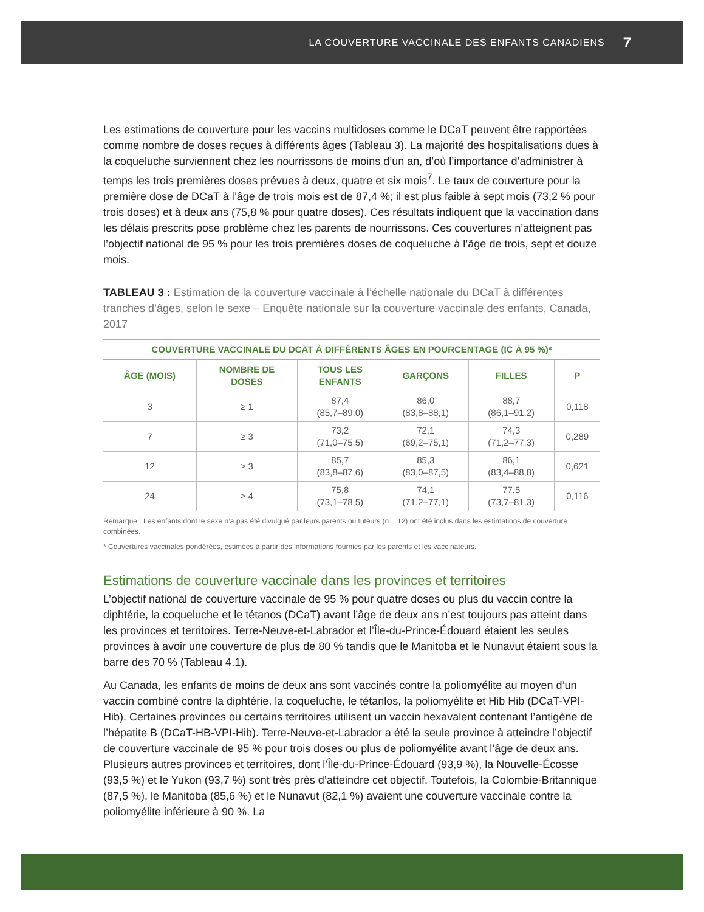LA COUVERTURE VACCINALE DES ENFANTS CANADIENS 7
Les estimations de couverture pour les vaccins multidoses comme le DCaT peuvent être rapportées comme nombre de doses reçues à différents âges (Tableau 3). La majorité des hospitalisations dues à la coqueluche surviennent chez les nourrissons de moins d’un an, d’où l’importance d’administrer à temps les trois premières doses prévues à deux, quatre et six mois<sup>7</sup>. Le taux de couverture pour la première dose de DCaT à l’âge de trois mois est de 87,4 %; il est plus faible à sept mois (73,2 % pour trois doses) et à deux ans (75,8 % pour quatre doses). Ces résultats indiquent que la vaccination dans les délais prescrits pose problème chez les parents de nourrissons. Ces couvertures n’atteignent pas l’objectif national de 95 % pour les trois premières doses de coqueluche à l’âge de trois, sept et douze mois.
TABLEAU 3 : Estimation de la couverture vaccinale à l’échelle nationale du DCaT à différentes tranches d’âges, selon le sexe – Enquête nationale sur la couverture vaccinale des enfants, Canada, 2017
| COUVERTURE VACCINALE DU DCAT À DIFFÉRENTS ÂGES EN POURCENTAGE (IC À 95 %)* | | | | | |
| --- | --- | --- | --- | --- | --- |
| ÂGE (MOIS) | NOMBRE DE DOSES | TOUS LES ENFANTS | GARÇONS | FILLES | P |
| 3 | ≥ 1 | 87,4 (85,7–89,0) | 86,0 (83,8–88,1) | 88,7 (86,1–91,2) | 0,118 |
| 7 | ≥ 3 | 73,2 (71,0–75,5) | 72,1 (69,2–75,1) | 74,3 (71,2–77,3) | 0,289 |
| 12 | ≥ 3 | 85,7 (83,8–87,6) | 85,3 (83,0–87,5) | 86,1 (83,4–88,8) | 0,621 |
| 24 | ≥ 4 | 75,8 (73,1–78,5) | 74,1 (71,2–77,1) | 77,5 (73,7–81,3) | 0,116 |
Remarque : Les enfants dont le sexe n’a pas été divulgué par leurs parents ou tuteurs (n = 12) ont été inclus dans les estimations de couverture combinées.
* Couvertures vaccinales pondérées, estimées à partir des informations fournies par les parents et les vaccinateurs.
Estimations de couverture vaccinale dans les provinces et territoires
L’objectif national de couverture vaccinale de 95 % pour quatre doses ou plus du vaccin contre la diphtérie, la coqueluche et le tétanos (DCaT) avant l’âge de deux ans n’est toujours pas atteint dans les provinces et territoires. Terre-Neuve-et-Labrador et l’Île-du-Prince-Édouard étaient les seules provinces à avoir une couverture de plus de 80 % tandis que le Manitoba et le Nunavut étaient sous la barre des 70 % (Tableau 4.1).
Au Canada, les enfants de moins de deux ans sont vaccinés contre la poliomyélite au moyen d’un vaccin combiné contre la diphtérie, la coqueluche, le tétanlos, la poliomyélite et Hib Hib (DCaT-VPI-Hib). Certaines provinces ou certains territoires utilisent un vaccin hexavalent contenant l’antigène de l’hépatite B (DCaT-HB-VPI-Hib). Terre-Neuve-et-Labrador a été la seule province à atteindre l’objectif de couverture vaccinale de 95 % pour trois doses ou plus de poliomyélite avant l’âge de deux ans. Plusieurs autres provinces et territoires, dont l’Île-du-Prince-Édouard (93,9 %), la Nouvelle-Écosse (93,5 %) et le Yukon (93,7 %) sont très près d’atteindre cet objectif. Toutefois, la Colombie-Britannique (87,5 %), le Manitoba (85,6 %) et le Nunavut (82,1 %) avaient une couverture vaccinale contre la poliomyélite inférieure à 90 %. La